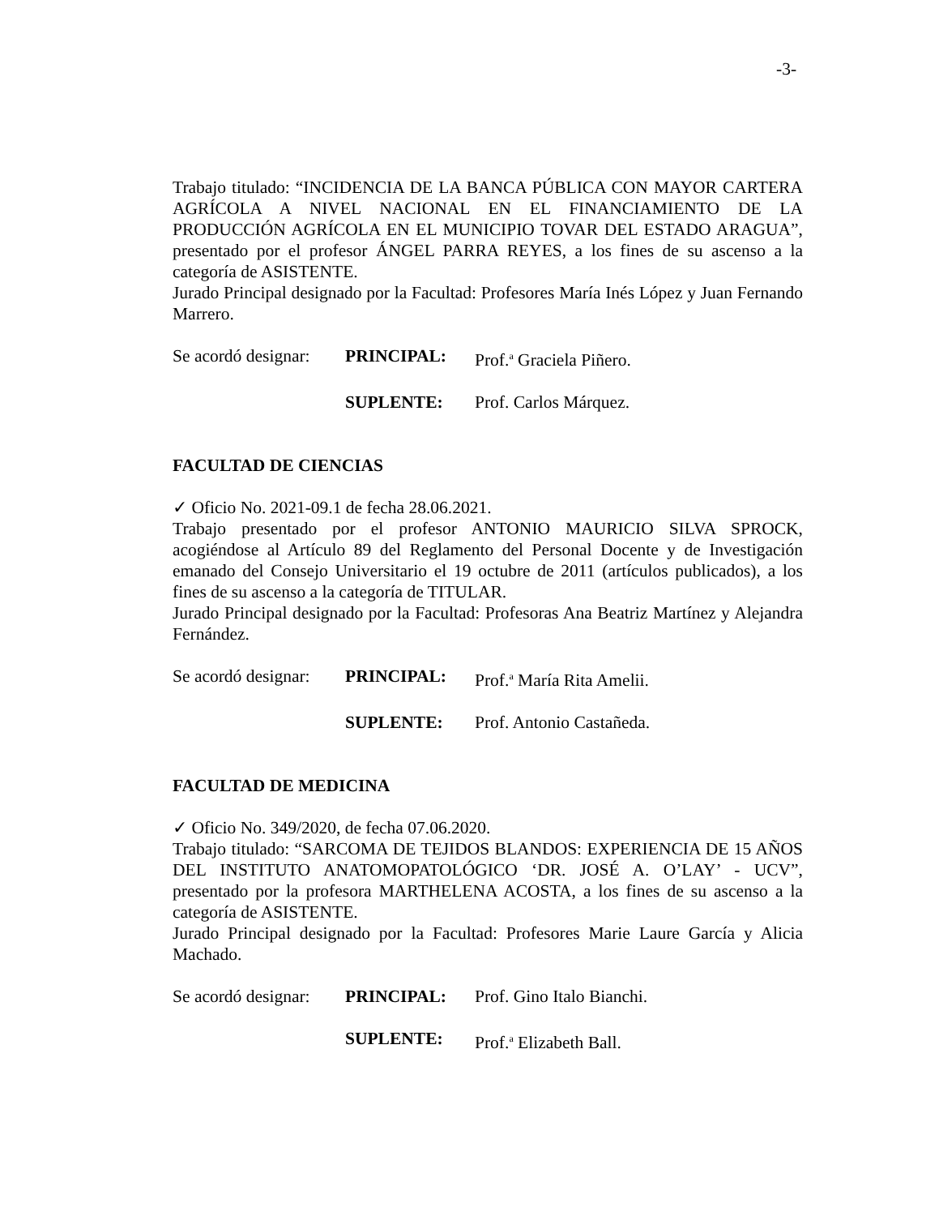-3-
Trabajo titulado: “INCIDENCIA DE LA BANCA PÚBLICA CON MAYOR CARTERA AGRÍCOLA A NIVEL NACIONAL EN EL FINANCIAMIENTO DE LA PRODUCCIÓN AGRÍCOLA EN EL MUNICIPIO TOVAR DEL ESTADO ARAGUA”, presentado por el profesor ÁNGEL PARRA REYES, a los fines de su ascenso a la categoría de ASISTENTE.
Jurado Principal designado por la Facultad: Profesores María Inés López y Juan Fernando Marrero.
Se acordó designar: PRINCIPAL: Prof.<sup>a</sup> Graciela Piñero.
SUPLENTE: Prof. Carlos Márquez.
FACULTAD DE CIENCIAS
✓ Oficio No. 2021-09.1 de fecha 28.06.2021.
Trabajo presentado por el profesor ANTONIO MAURICIO SILVA SPROCK, acogiéndose al Artículo 89 del Reglamento del Personal Docente y de Investigación emanado del Consejo Universitario el 19 octubre de 2011 (artículos publicados), a los fines de su ascenso a la categoría de TITULAR.
Jurado Principal designado por la Facultad: Profesoras Ana Beatriz Martínez y Alejandra Fernández.
Se acordó designar: PRINCIPAL: Prof.<sup>a</sup> María Rita Amelii.
SUPLENTE: Prof. Antonio Castañeda.
FACULTAD DE MEDICINA
✓ Oficio No. 349/2020, de fecha 07.06.2020.
Trabajo titulado: “SARCOMA DE TEJIDOS BLANDOS: EXPERIENCIA DE 15 AÑOS DEL INSTITUTO ANATOMOPATOLÓGICO ‘DR. JOSÉ A. O’LAY’ - UCV”, presentado por la profesora MARTHELENA ACOSTA, a los fines de su ascenso a la categoría de ASISTENTE.
Jurado Principal designado por la Facultad: Profesores Marie Laure García y Alicia Machado.
Se acordó designar: PRINCIPAL: Prof. Gino Italo Bianchi.
SUPLENTE: Prof.<sup>a</sup> Elizabeth Ball.